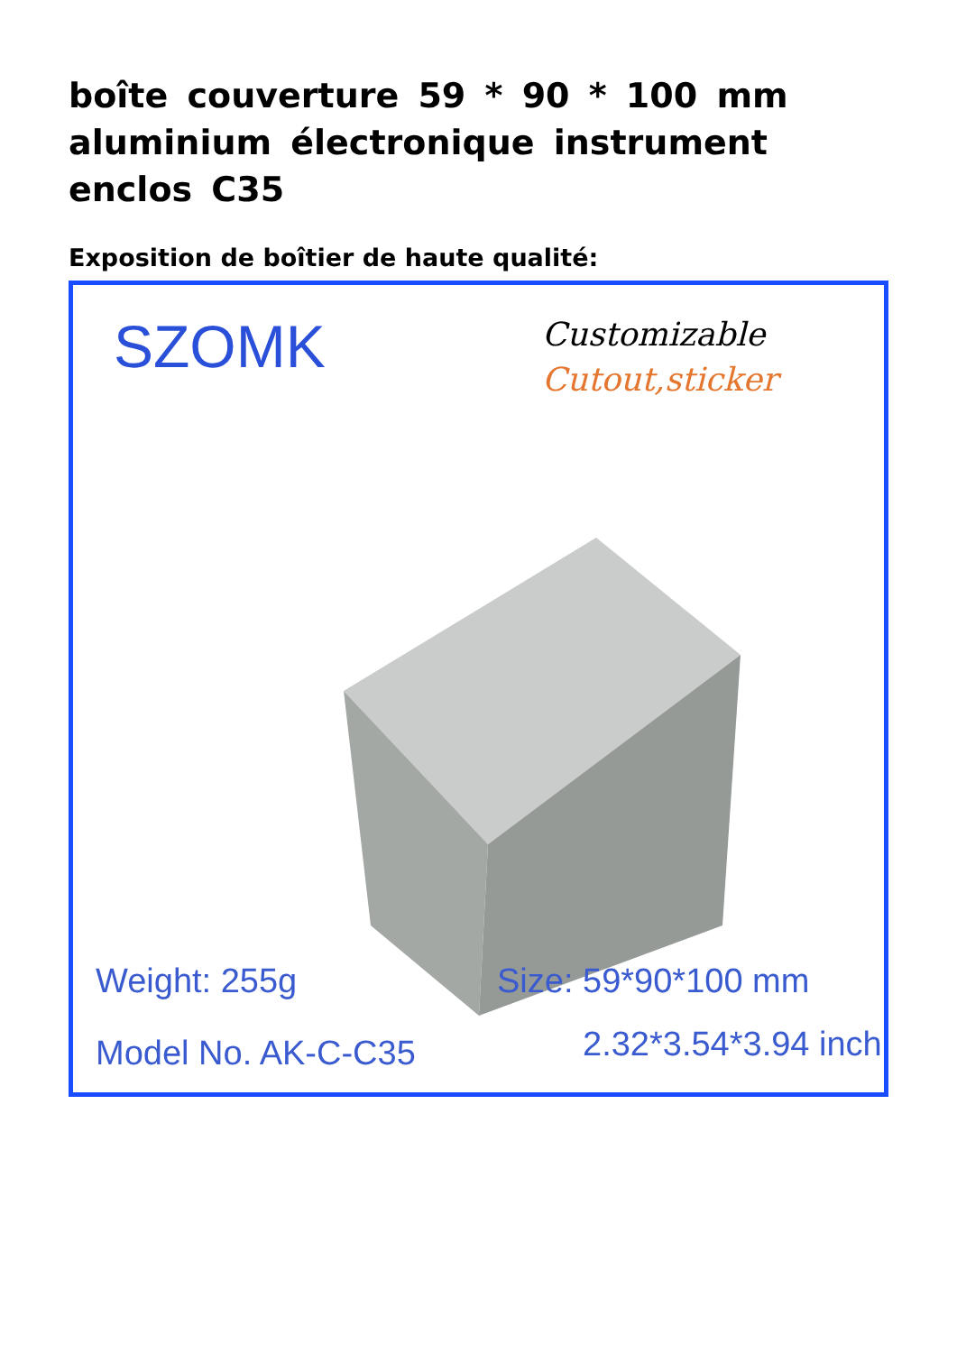boîte couverture 59 * 90 * 100 mm aluminium électronique instrument enclos C35
Exposition de boîtier de haute qualité:
SZOMK
Customizable
Cutout,sticker
Weight: 255g Size: 59*90*100 mm
Model No. AK-C-C35 2.32*3.54*3.94 inch